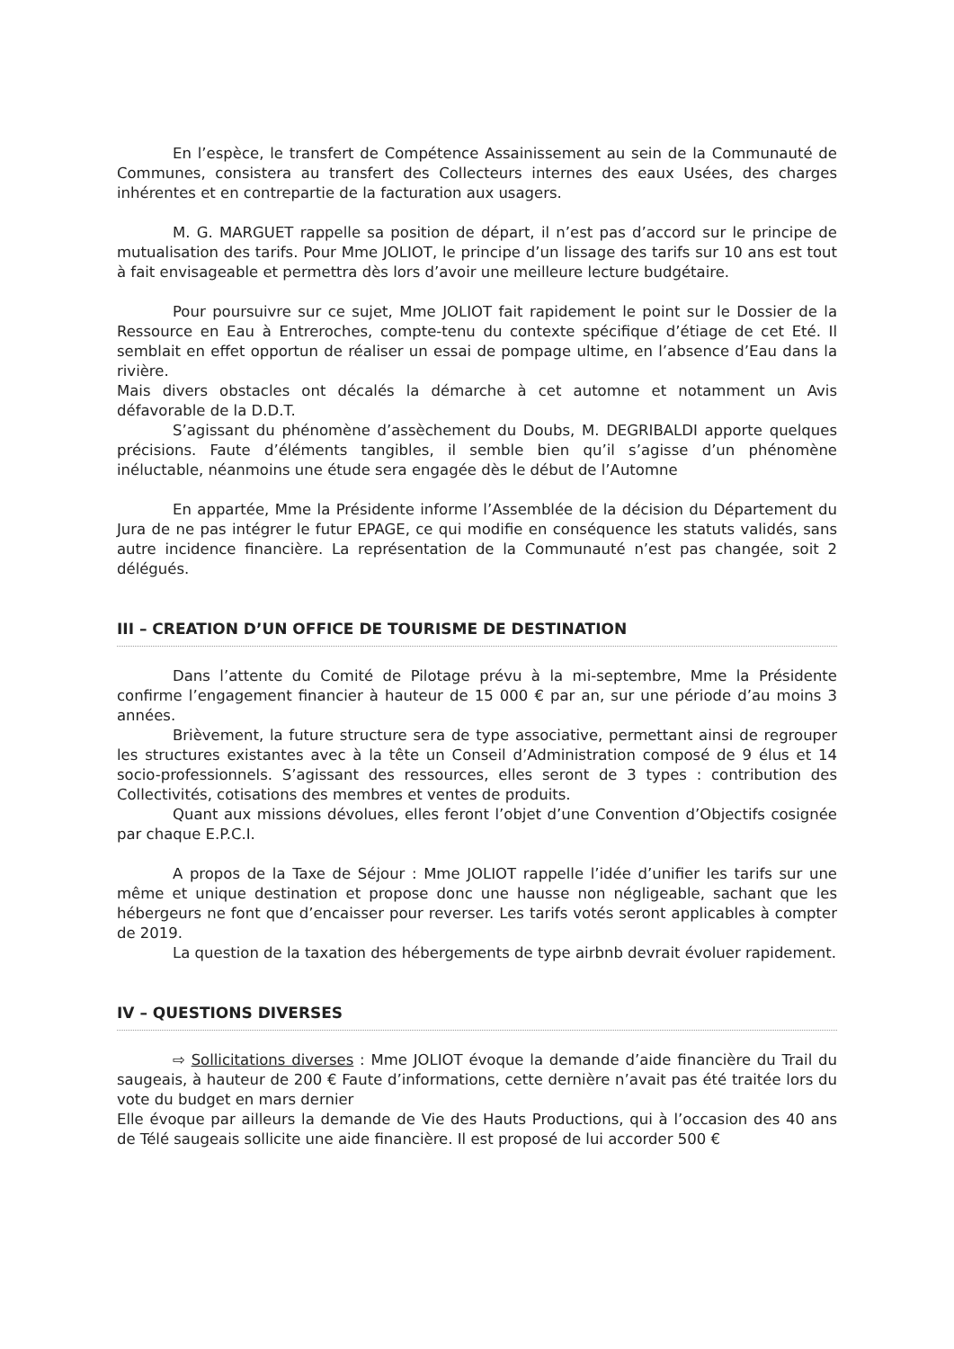En l’espèce, le transfert de Compétence Assainissement au sein de la Communauté de Communes, consistera au transfert des Collecteurs internes des eaux Usées, des charges inhérentes et en contrepartie de la facturation aux usagers.
M. G. MARGUET rappelle sa position de départ, il n’est pas d’accord sur le principe de mutualisation des tarifs. Pour Mme JOLIOT, le principe d’un lissage des tarifs sur 10 ans est tout à fait envisageable et permettra dès lors d’avoir une meilleure lecture budgétaire.
Pour poursuivre sur ce sujet, Mme JOLIOT fait rapidement le point sur le Dossier de la Ressource en Eau à Entreroches, compte-tenu du contexte spécifique d’étiage de cet Eté. Il semblait en effet opportun de réaliser un essai de pompage ultime, en l’absence d’Eau dans la rivière.
Mais divers obstacles ont décalés la démarche à cet automne et notamment un Avis défavorable de la D.D.T.
S’agissant du phénomène d’assèchement du Doubs, M. DEGRIBALDI apporte quelques précisions. Faute d’éléments tangibles, il semble bien qu’il s’agisse d’un phénomène inéluctable, néanmoins une étude sera engagée dès le début de l’Automne
En appartée, Mme la Présidente informe l’Assemblée de la décision du Département du Jura de ne pas intégrer le futur EPAGE, ce qui modifie en conséquence les statuts validés, sans autre incidence financière. La représentation de la Communauté n’est pas changée, soit 2 délégués.
III – CREATION D’UN OFFICE DE TOURISME DE DESTINATION
Dans l’attente du Comité de Pilotage prévu à la mi-septembre, Mme la Présidente confirme l’engagement financier à hauteur de 15 000 € par an, sur une période d’au moins 3 années.
Brièvement, la future structure sera de type associative, permettant ainsi de regrouper les structures existantes avec à la tête un Conseil d’Administration composé de 9 élus et 14 socio-professionnels. S’agissant des ressources, elles seront de 3 types : contribution des Collectivités, cotisations des membres et ventes de produits.
Quant aux missions dévolues, elles feront l’objet d’une Convention d’Objectifs cosignée par chaque E.P.C.I.
A propos de la Taxe de Séjour : Mme JOLIOT rappelle l’idée d’unifier les tarifs sur une même et unique destination et propose donc une hausse non négligeable, sachant que les hébergeurs ne font que d’encaisser pour reverser. Les tarifs votés seront applicables à compter de 2019.
La question de la taxation des hébergements de type airbnb devrait évoluer rapidement.
IV – QUESTIONS DIVERSES
⇨ Sollicitations diverses : Mme JOLIOT évoque la demande d’aide financière du Trail du saugeais, à hauteur de 200 € Faute d’informations, cette dernière n’avait pas été traitée lors du vote du budget en mars dernier
Elle évoque par ailleurs la demande de Vie des Hauts Productions, qui à l’occasion des 40 ans de Télé saugeais sollicite une aide financière. Il est proposé de lui accorder 500 €